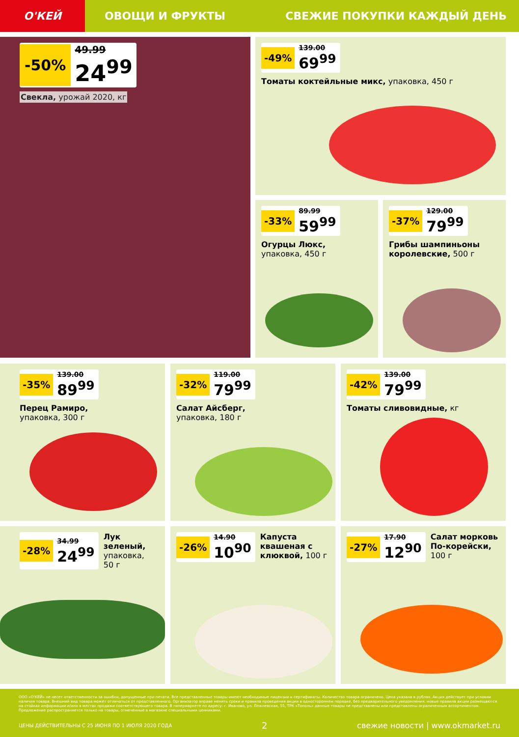О'КЕЙ
ОВОЩИ И ФРУКТЫ СВЕЖИЕ ПОКУПКИ КАЖДЫЙ ДЕНЬ
-50%
49.99
24<sup>99</sup>
Свекла, урожай 2020, кг
-49%
139.00
69<sup>99</sup>
Томаты коктейльные микс, упаковка, 450 г
-33%
89.99
59<sup>99</sup>
Огурцы Люкс,
упаковка, 450 г
-37%
129.00
79<sup>99</sup>
Грибы шампиньоны королевские, 500 г
-35%
139.00
89<sup>99</sup>
Перец Рамиро,
упаковка, 300 г
-32%
119.00
79<sup>99</sup>
Салат Айсберг,
упаковка, 180 г
-42%
139.00
79<sup>99</sup>
Томаты сливовидные, кг
-28%
34.99
24<sup>99</sup>
Лук зеленый,
упаковка, 50 г
-26%
14.90
10<sup>90</sup>
Капуста квашеная с клюквой, 100 г
-27%
17.90
12<sup>90</sup>
Салат морковь По-корейски, 100 г
ООО «О'КЕЙ» не несет ответственности за ошибки, допущенные при печати. Все представленные товары имеют необходимые лицензии и сертификаты. Количество товара ограничено. Цена указана в рублях. Акция действует при условии наличия товара. Внешний вид товара может отличаться от представленного. Организатор вправе менять сроки и правила проведения акции в одностороннем порядке, без предварительного уведомления; новые правила акции размещаются на стойках информации и/или в местах продажи соответствующего товара. В гипермаркете по адресу: г. Иваново, ул. Лежневская, 55, ТРК «Тополь» данные товары не представлены или представлены ограниченным ассортиментом. Предложение распространяется только на товары, отмеченные в магазине специальными ценниками.
ЦЕНЫ ДЕЙСТВИТЕЛЬНЫ С 25 ИЮНЯ ПО 1 ИЮЛЯ 2020 ГОДА 2 свежие новости | www.okmarket.ru